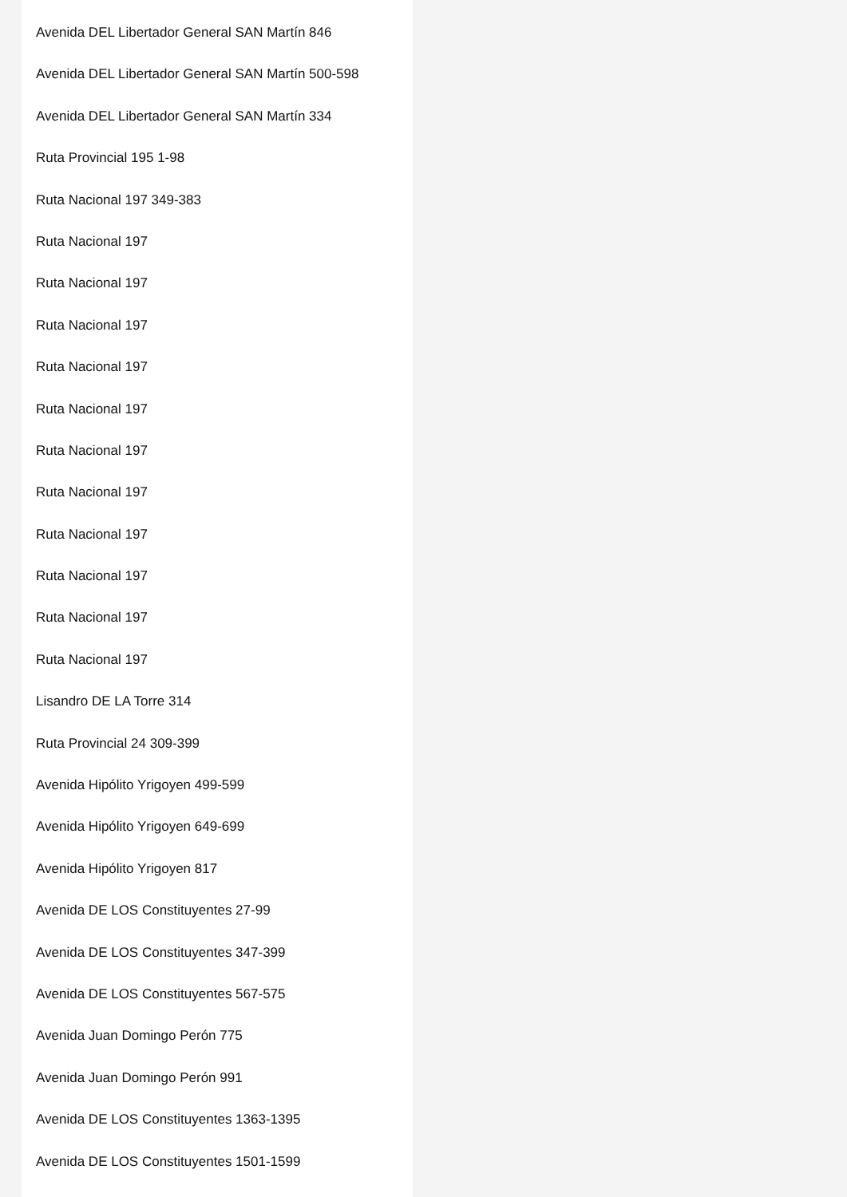Avenida DEL Libertador General SAN Martín 846
Avenida DEL Libertador General SAN Martín 500-598
Avenida DEL Libertador General SAN Martín 334
Ruta Provincial 195 1-98
Ruta Nacional 197 349-383
Ruta Nacional 197
Ruta Nacional 197
Ruta Nacional 197
Ruta Nacional 197
Ruta Nacional 197
Ruta Nacional 197
Ruta Nacional 197
Ruta Nacional 197
Ruta Nacional 197
Ruta Nacional 197
Ruta Nacional 197
Lisandro DE LA Torre 314
Ruta Provincial 24 309-399
Avenida Hipólito Yrigoyen 499-599
Avenida Hipólito Yrigoyen 649-699
Avenida Hipólito Yrigoyen 817
Avenida DE LOS Constituyentes 27-99
Avenida DE LOS Constituyentes 347-399
Avenida DE LOS Constituyentes 567-575
Avenida Juan Domingo Perón 775
Avenida Juan Domingo Perón 991
Avenida DE LOS Constituyentes 1363-1395
Avenida DE LOS Constituyentes 1501-1599